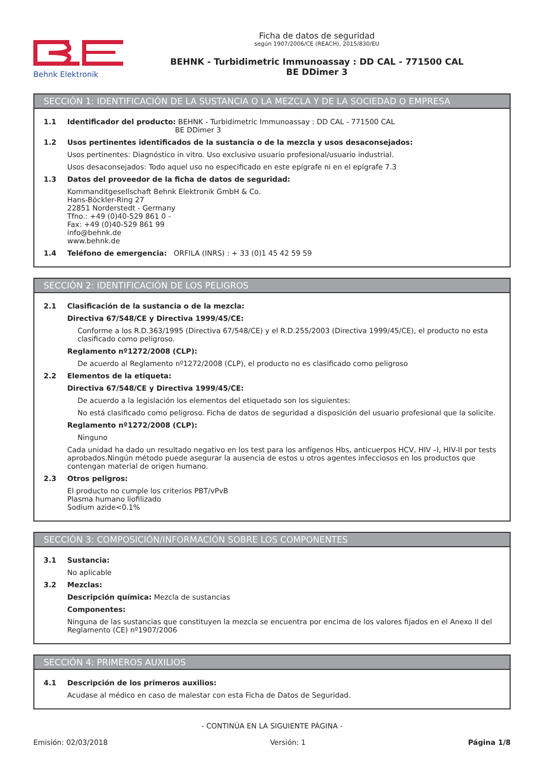Behnk Elektronik
Ficha de datos de seguridad
según 1907/2006/CE (REACH), 2015/830/EU
BEHNK - Turbidimetric Immunoassay : DD CAL - 771500 CAL
BE DDimer 3
SECCIÓN 1: IDENTIFICACIÓN DE LA SUSTANCIA O LA MEZCLA Y DE LA SOCIEDAD O EMPRESA
1.1 Identificador del producto: BEHNK - Turbidimetric Immunoassay : DD CAL - 771500 CAL
BE DDimer 3
1.2 Usos pertinentes identificados de la sustancia o de la mezcla y usos desaconsejados:
Usos pertinentes: Diagnóstico in vitro. Uso exclusivo usuario profesional/usuario industrial.
Usos desaconsejados: Todo aquel uso no especificado en este epígrafe ni en el epígrafe 7.3
1.3 Datos del proveedor de la ficha de datos de seguridad:
Kommanditgesellschaft Behnk Elektronik GmbH & Co.
Hans-Böckler-Ring 27
22851 Norderstedt - Germany
Tfno.: +49 (0)40-529 861 0 -
Fax: +49 (0)40-529 861 99
info@behnk.de
www.behnk.de
1.4 Teléfono de emergencia: ORFILA (INRS) : + 33 (0)1 45 42 59 59
SECCIÓN 2: IDENTIFICACIÓN DE LOS PELIGROS
2.1 Clasificación de la sustancia o de la mezcla:
Directiva 67/548/CE y Directiva 1999/45/CE:
Conforme a los R.D.363/1995 (Directiva 67/548/CE) y el R.D.255/2003 (Directiva 1999/45/CE), el producto no esta clasificado como peligroso.
Reglamento nº1272/2008 (CLP):
De acuerdo al Reglamento nº1272/2008 (CLP), el producto no es clasificado como peligroso
2.2 Elementos de la etiqueta:
Directiva 67/548/CE y Directiva 1999/45/CE:
De acuerdo a la legislación los elementos del etiquetado son los siguientes:
No está clasificado como peligroso. Ficha de datos de seguridad a disposición del usuario profesional que la solicite.
Reglamento nº1272/2008 (CLP):
Ninguno
Cada unidad ha dado un resultado negativo en los test para los anfígenos Hbs, anticuerpos HCV, HIV –I, HIV-II por tests aprobados.Ningún método puede asegurar la ausencia de estos u otros agentes infecciosos en los productos que contengan material de origen humano.
2.3 Otros peligros:
El producto no cumple los criterios PBT/vPvB
Plasma humano liofilizado
Sodium azide<0.1%
SECCIÓN 3: COMPOSICIÓN/INFORMACIÓN SOBRE LOS COMPONENTES
3.1 Sustancia:
No aplicable
3.2 Mezclas:
Descripción química: Mezcla de sustancias
Componentes:
Ninguna de las sustancias que constituyen la mezcla se encuentra por encima de los valores fijados en el Anexo II del Reglamento (CE) nº1907/2006
SECCIÓN 4: PRIMEROS AUXILIOS
4.1 Descripción de los primeros auxilios:
Acudase al médico en caso de malestar con esta Ficha de Datos de Seguridad.
- CONTINÚA EN LA SIGUIENTE PÁGINA -
Emisión: 02/03/2018 Versión: 1 Página 1/8